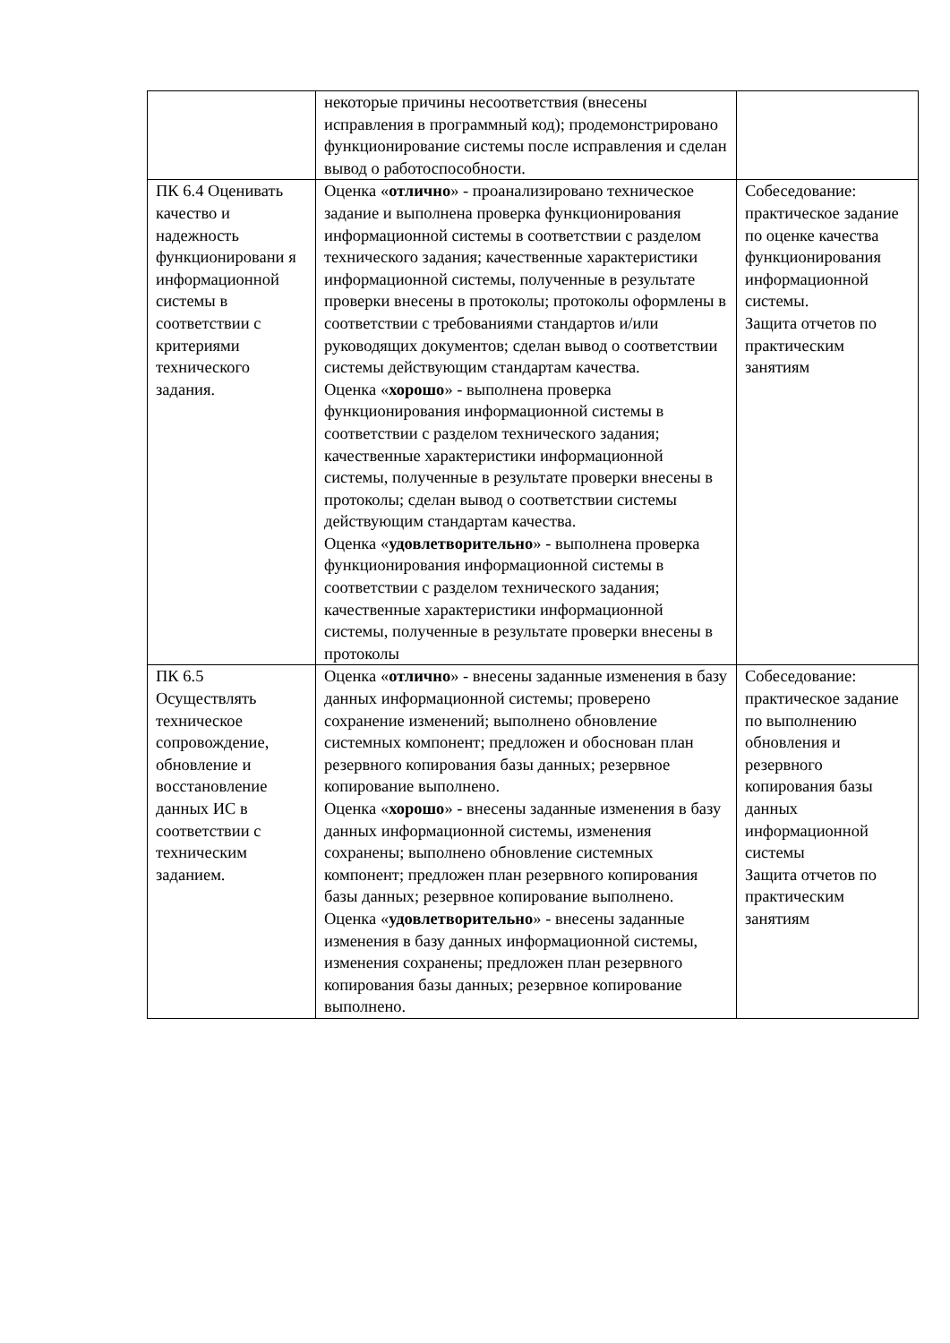| | некоторые причины несоответствия (внесены исправления в программный код); продемонстрировано функционирование системы после исправления и сделан вывод о работоспособности. | |
| ПК 6.4 Оценивать качество и надежность функционировани я информационной системы в соответствии с критериями технического задания. | Оценка « отлично » - проанализировано техническое задание и выполнена проверка функционирования информационной системы в соответствии с разделом технического задания; качественные характеристики информационной системы, полученные в результате проверки внесены в протоколы; протоколы оформлены в соответствии с требованиями стандартов и/или руководящих документов; сделан вывод о соответствии системы действующим стандартам качества. Оценка « хорошо » - выполнена проверка функционирования информационной системы в соответствии с разделом технического задания; качественные характеристики информационной системы, полученные в результате проверки внесены в протоколы; сделан вывод о соответствии системы действующим стандартам качества. Оценка « удовлетворительно » - выполнена проверка функционирования информационной системы в соответствии с разделом технического задания; качественные характеристики информационной системы, полученные в результате проверки внесены в протоколы | Собеседование: практическое задание по оценке качества функционирования информационной системы. Защита отчетов по практическим занятиям |
| ПК 6.5 Осуществлять техническое сопровождение, обновление и восстановление данных ИС в соответствии с техническим заданием. | Оценка « отлично » - внесены заданные изменения в базу данных информационной системы; проверено сохранение изменений; выполнено обновление системных компонент; предложен и обоснован план резервного копирования базы данных; резервное копирование выполнено. Оценка « хорошо » - внесены заданные изменения в базу данных информационной системы, изменения сохранены; выполнено обновление системных компонент; предложен план резервного копирования базы данных; резервное копирование выполнено. Оценка « удовлетворительно » - внесены заданные изменения в базу данных информационной системы, изменения сохранены; предложен план резервного копирования базы данных; резервное копирование выполнено. | Собеседование: практическое задание по выполнению обновления и резервного копирования базы данных информационной системы Защита отчетов по практическим занятиям |